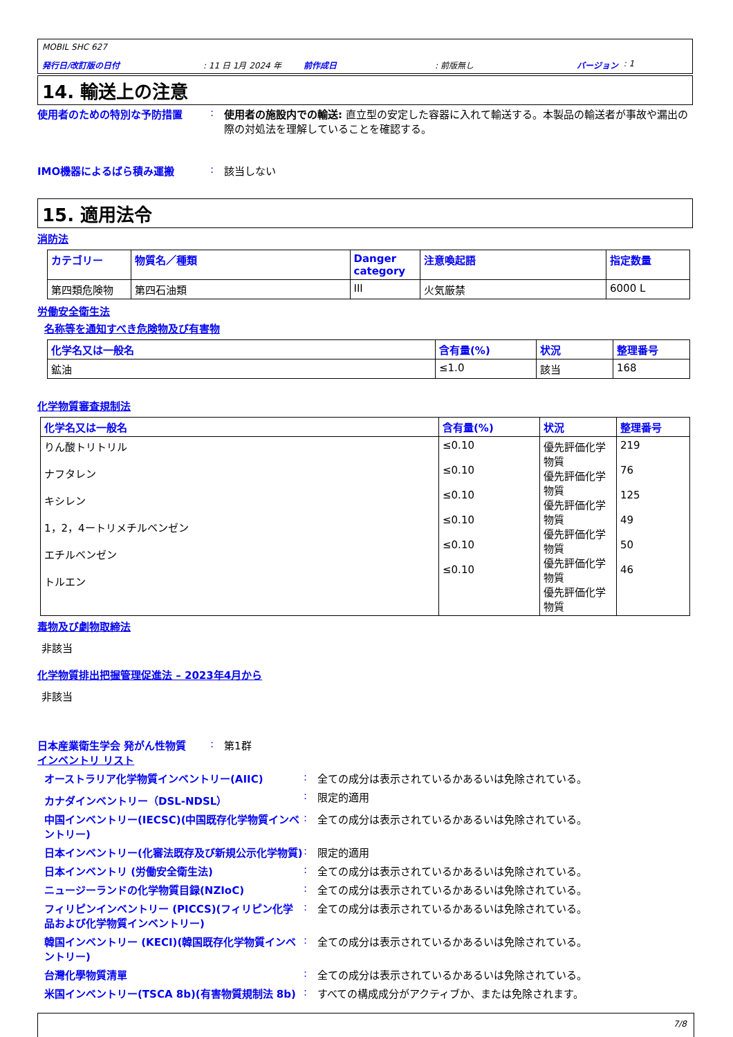MOBIL SHC 627
発行日/改訂版の日付: 11 日 1月 2024 年 前作成日: 前版無し バージョン : 1
14. 輸送上の注意
使用者のための特別な予防措置 : 使用者の施設内での輸送: 直立型の安定した容器に入れて輸送する。本製品の輸送者が事故や漏出の際の対処法を理解していることを確認する。
IMO機器によるばら積み運搬 : 該当しない
15. 適用法令
消防法
| カテゴリー | 物質名／種類 | Danger category | 注意喚起語 | 指定数量 |
| --- | --- | --- | --- | --- |
| 第四類危険物 | 第四石油類 | III | 火気厳禁 | 6000 L |
労働安全衛生法
名称等を通知すべき危険物及び有害物
| 化学名又は一般名 | 含有量(%) | 状況 | 整理番号 |
| --- | --- | --- | --- |
| 鉱油 | ≤1.0 | 該当 | 168 |
化学物質審査規制法
| 化学名又は一般名 | 含有量(%) | 状況 | 整理番号 |
| --- | --- | --- | --- |
| りん酸トリトリル ナフタレン キシレン 1，2，4ートリメチルベンゼン エチルベンゼン トルエン | ≤0.10 ≤0.10 ≤0.10 ≤0.10 ≤0.10 ≤0.10 | 優先評価化学物質 優先評価化学物質 優先評価化学物質 優先評価化学物質 優先評価化学物質 優先評価化学物質 | 219 76 125 49 50 46 |
毒物及び劇物取締法
非該当
化学物質排出把握管理促進法 – 2023年4月から
非該当
日本産業衛生学会 発がん性物質 : 第1群
インベントリ リスト
オーストラリア化学物質インベントリー(AIIC) : 全ての成分は表示されているかあるいは免除されている。
カナダインベントリー（DSL-NDSL） : 限定的適用
中国インベントリー(IECSC)(中国既存化学物質インベントリー)
: 全ての成分は表示されているかあるいは免除されている。
日本インベントリー(化審法既存及び新規公示化学物質)
: 限定的適用
日本インベントリ (労働安全衛生法) : 全ての成分は表示されているかあるいは免除されている。
ニュージーランドの化学物質目録(NZIoC) : 全ての成分は表示されているかあるいは免除されている。
フィリピンインベントリー (PICCS)(フィリピン化学品および化学物質インベントリー)
: 全ての成分は表示されているかあるいは免除されている。
韓国インベントリー (KECI)(韓国既存化学物質インベントリー)
: 全ての成分は表示されているかあるいは免除されている。
台灣化學物質清單 : 全ての成分は表示されているかあるいは免除されている。
米国インベントリー(TSCA 8b)(有害物質規制法 8b) : すべての構成成分がアクティブか、または免除されます。
7/8